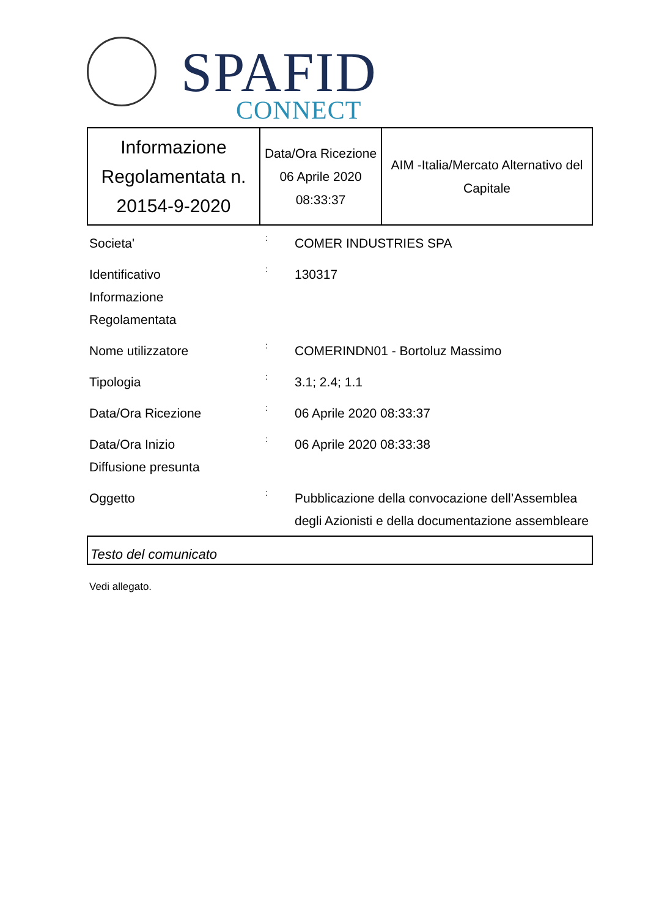SPAFID
CONNECT
| Informazione Regolamentata n. 20154-9-2020 | Data/Ora Ricezione 06 Aprile 2020 08:33:37 | AIM -Italia/Mercato Alternativo del Capitale |
| Societa' | : | COMER INDUSTRIES SPA |
| Identificativo Informazione Regolamentata | : | 130317 |
| Nome utilizzatore | : | COMERINDN01 - Bortoluz Massimo |
| Tipologia | : | 3.1; 2.4; 1.1 |
| Data/Ora Ricezione | : | 06 Aprile 2020 08:33:37 |
| Data/Ora Inizio Diffusione presunta | : | 06 Aprile 2020 08:33:38 |
| Oggetto | : | Pubblicazione della convocazione dell’Assemblea degli Azionisti e della documentazione assembleare |
Testo del comunicato
Vedi allegato.